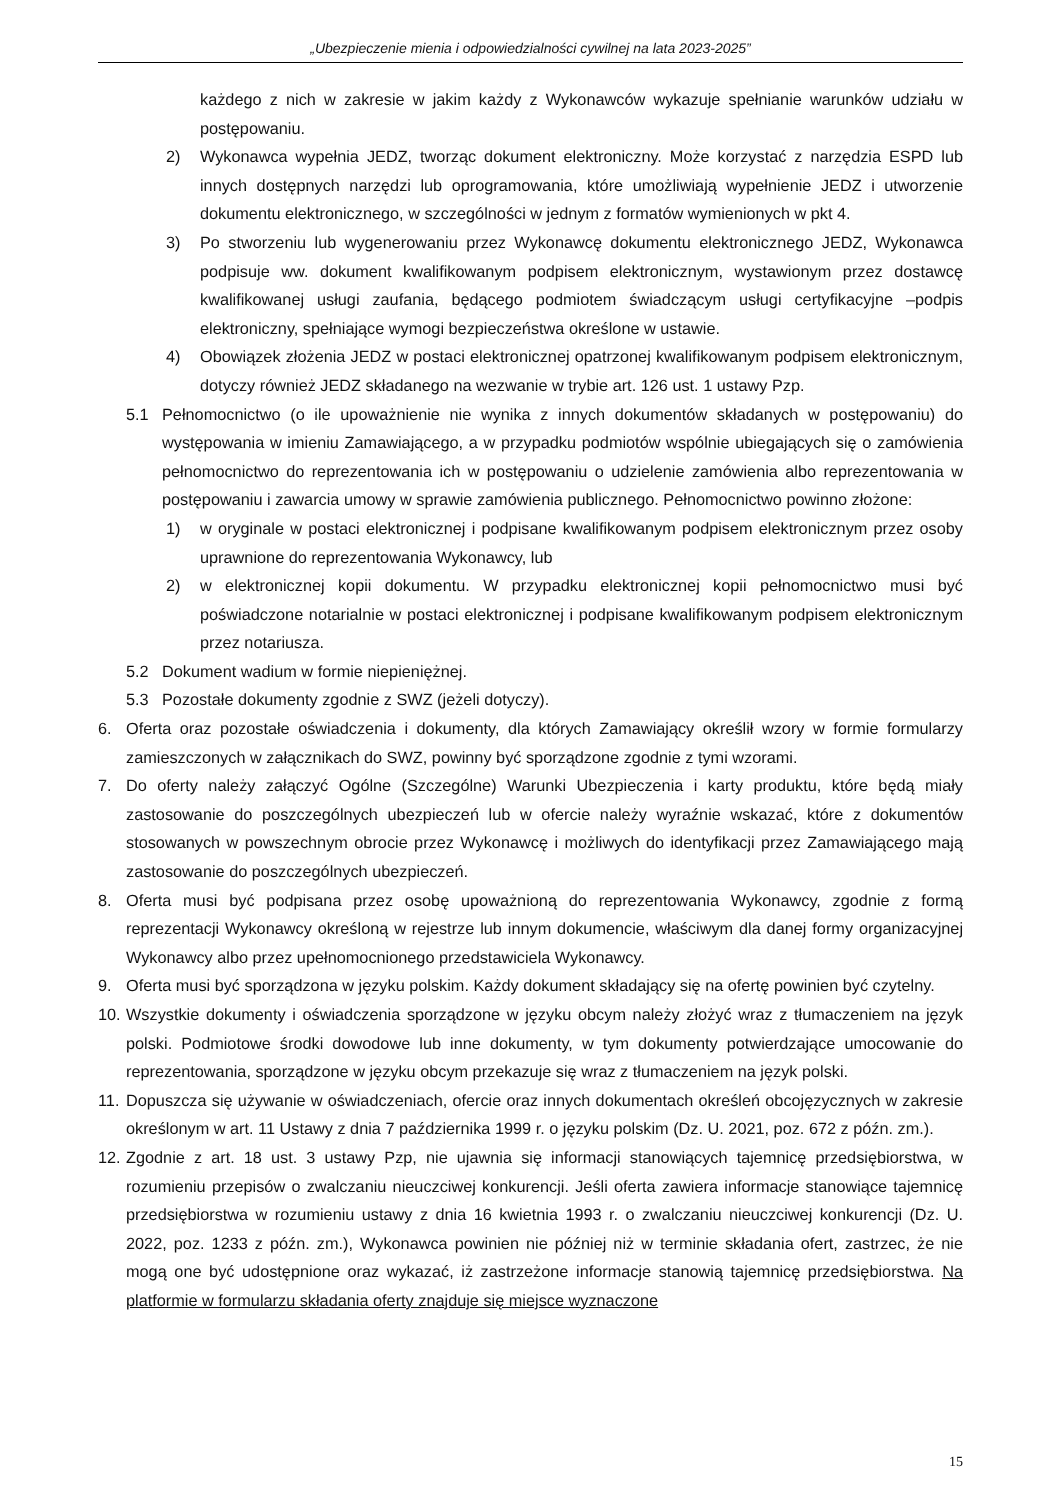„Ubezpieczenie mienia i odpowiedzialności cywilnej na lata 2023-2025”
każdego z nich w zakresie w jakim każdy z Wykonawców wykazuje spełnianie warunków udziału w postępowaniu.
2) Wykonawca wypełnia JEDZ, tworząc dokument elektroniczny. Może korzystać z narzędzia ESPD lub innych dostępnych narzędzi lub oprogramowania, które umożliwiają wypełnienie JEDZ i utworzenie dokumentu elektronicznego, w szczególności w jednym z formatów wymienionych w pkt 4.
3) Po stworzeniu lub wygenerowaniu przez Wykonawcę dokumentu elektronicznego JEDZ, Wykonawca podpisuje ww. dokument kwalifikowanym podpisem elektronicznym, wystawionym przez dostawcę kwalifikowanej usługi zaufania, będącego podmiotem świadczącym usługi certyfikacyjne –podpis elektroniczny, spełniające wymogi bezpieczeństwa określone w ustawie.
4) Obowiązek złożenia JEDZ w postaci elektronicznej opatrzonej kwalifikowanym podpisem elektronicznym, dotyczy również JEDZ składanego na wezwanie w trybie art. 126 ust. 1 ustawy Pzp.
5.1 Pełnomocnictwo (o ile upoważnienie nie wynika z innych dokumentów składanych w postępowaniu) do występowania w imieniu Zamawiającego, a w przypadku podmiotów wspólnie ubiegających się o zamówienia pełnomocnictwo do reprezentowania ich w postępowaniu o udzielenie zamówienia albo reprezentowania w postępowaniu i zawarcia umowy w sprawie zamówienia publicznego. Pełnomocnictwo powinno złożone:
1) w oryginale w postaci elektronicznej i podpisane kwalifikowanym podpisem elektronicznym przez osoby uprawnione do reprezentowania Wykonawcy, lub
2) w elektronicznej kopii dokumentu. W przypadku elektronicznej kopii pełnomocnictwo musi być poświadczone notarialnie w postaci elektronicznej i podpisane kwalifikowanym podpisem elektronicznym przez notariusza.
5.2 Dokument wadium w formie niepieniężnej.
5.3 Pozostałe dokumenty zgodnie z SWZ (jeżeli dotyczy).
6. Oferta oraz pozostałe oświadczenia i dokumenty, dla których Zamawiający określił wzory w formie formularzy zamieszczonych w załącznikach do SWZ, powinny być sporządzone zgodnie z tymi wzorami.
7. Do oferty należy załączyć Ogólne (Szczególne) Warunki Ubezpieczenia i karty produktu, które będą miały zastosowanie do poszczególnych ubezpieczeń lub w ofercie należy wyraźnie wskazać, które z dokumentów stosowanych w powszechnym obrocie przez Wykonawcę i możliwych do identyfikacji przez Zamawiającego mają zastosowanie do poszczególnych ubezpieczeń.
8. Oferta musi być podpisana przez osobę upoważnioną do reprezentowania Wykonawcy, zgodnie z formą reprezentacji Wykonawcy określoną w rejestrze lub innym dokumencie, właściwym dla danej formy organizacyjnej Wykonawcy albo przez upełnomocnionego przedstawiciela Wykonawcy.
9. Oferta musi być sporządzona w języku polskim. Każdy dokument składający się na ofertę powinien być czytelny.
10. Wszystkie dokumenty i oświadczenia sporządzone w języku obcym należy złożyć wraz z tłumaczeniem na język polski. Podmiotowe środki dowodowe lub inne dokumenty, w tym dokumenty potwierdzające umocowanie do reprezentowania, sporządzone w języku obcym przekazuje się wraz z tłumaczeniem na język polski.
11. Dopuszcza się używanie w oświadczeniach, ofercie oraz innych dokumentach określeń obcojęzycznych w zakresie określonym w art. 11 Ustawy z dnia 7 października 1999 r. o języku polskim (Dz. U. 2021, poz. 672 z późn. zm.).
12. Zgodnie z art. 18 ust. 3 ustawy Pzp, nie ujawnia się informacji stanowiących tajemnicę przedsiębiorstwa, w rozumieniu przepisów o zwalczaniu nieuczciwej konkurencji. Jeśli oferta zawiera informacje stanowiące tajemnicę przedsiębiorstwa w rozumieniu ustawy z dnia 16 kwietnia 1993 r. o zwalczaniu nieuczciwej konkurencji (Dz. U. 2022, poz. 1233 z późn. zm.), Wykonawca powinien nie później niż w terminie składania ofert, zastrzec, że nie mogą one być udostępnione oraz wykazać, iż zastrzeżone informacje stanowią tajemnicę przedsiębiorstwa. Na platformie w formularzu składania oferty znajduje się miejsce wyznaczone
15